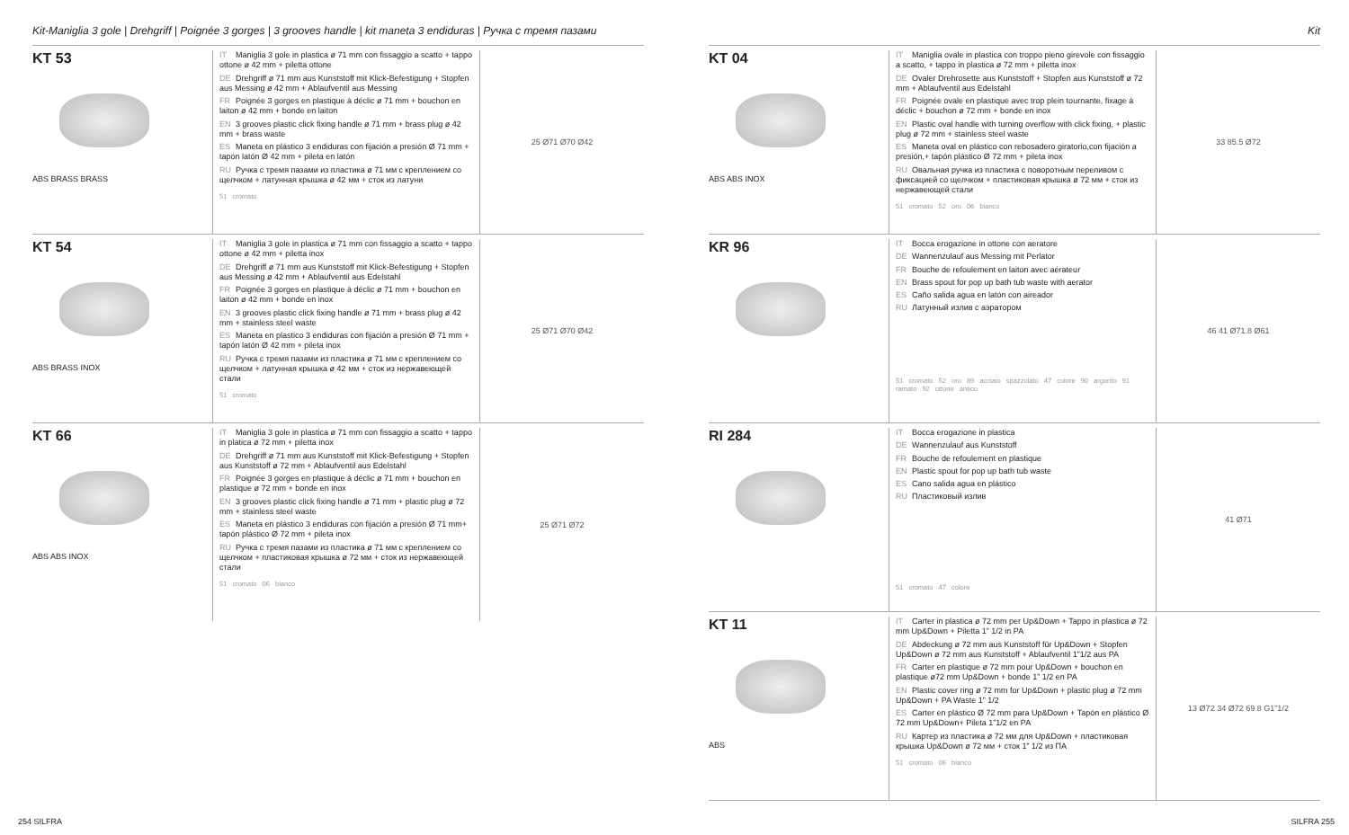Kit-Maniglia 3 gole | Drehgriff | Poignée 3 gorges | 3 grooves handle | kit maneta 3 endiduras | Ручка с тремя пазами
KT 53
ABS BRASS BRASS
IT Maniglia 3 gole in plastica ø 71 mm con fissaggio a scatto + tappo ottone ø 42 mm + piletta ottone
DE Drehgriff ø 71 mm aus Kunststoff mit Klick-Befestigung + Stopfen aus Messing ø 42 mm + Ablaufventil aus Messing
FR Poignée 3 gorges en plastique à déclic ø 71 mm + bouchon en laiton ø 42 mm + bonde en laiton
EN 3 grooves plastic click fixing handle ø 71 mm + brass plug ø 42 mm + brass waste
ES Maneta en plástico 3 endiduras con fijación a presión Ø 71 mm + tapón latón Ø 42 mm + pileta en latón
RU Ручка с тремя пазами из пластика ø 71 мм с креплением со щелчком + латунная крышка ø 42 мм + сток из латуни
51 cromato
25 Ø71 Ø70 Ø42
KT 54
ABS BRASS INOX
IT Maniglia 3 gole in plastica ø 71 mm con fissaggio a scatto + tappo ottone ø 42 mm + piletta inox
DE Drehgriff ø 71 mm aus Kunststoff mit Klick-Befestigung + Stopfen aus Messing ø 42 mm + Ablaufventil aus Edelstahl
FR Poignée 3 gorges en plastique à déclic ø 71 mm + bouchon en laiton ø 42 mm + bonde en inox
EN 3 grooves plastic click fixing handle ø 71 mm + brass plug ø 42 mm + stainless steel waste
ES Maneta en plastico 3 endiduras con fijación a presión Ø 71 mm + tapón latón Ø 42 mm + pileta inox
RU Ручка с тремя пазами из пластика ø 71 мм с креплением со щелчком + латунная крышка ø 42 мм + сток из нержавеющей стали
51 cromato
25 Ø71 Ø70 Ø42
KT 66
ABS ABS INOX
IT Maniglia 3 gole in plastica ø 71 mm con fissaggio a scatto + tappo in platica ø 72 mm + piletta inox
DE Drehgriff ø 71 mm aus Kunststoff mit Klick-Befestigung + Stopfen aus Kunststoff ø 72 mm + Ablaufventil aus Edelstahl
FR Poignée 3 gorges en plastique à déclic ø 71 mm + bouchon en plastique ø 72 mm + bonde en inox
EN 3 grooves plastic click fixing handle ø 71 mm + plastic plug ø 72 mm + stainless steel waste
ES Maneta en plástico 3 endiduras con fijación a presión Ø 71 mm+ tapón plástico Ø 72 mm + pileta inox
RU Ручка с тремя пазами из пластика ø 71 мм с креплением со щелчком + пластиковая крышка ø 72 мм + сток из нержавеющей стали
51 cromato 06 bianco
25 Ø71 Ø72
254 SILFRA
Kit
KT 04
ABS ABS INOX
IT Maniglia ovale in plastica con troppo pieno girevole con fissaggio a scatto, + tappo in plastica ø 72 mm + piletta inox
DE Ovaler Drehrosette aus Kunststoff + Stopfen aus Kunststoff ø 72 mm + Ablaufventil aus Edelstahl
FR Poignée ovale en plastique avec trop plein tournante, fixage à déclic + bouchon ø 72 mm + bonde en inox
EN Plastic oval handle with turning overflow with click fixing, + plastic plug ø 72 mm + stainless steel waste
ES Maneta oval en plástico con rebosadero giratorio,con fijación a presión,+ tapón plástico Ø 72 mm + pileta inox
RU Овальная ручка из пластика с поворотным переливом с фиксацией со щелчком + пластиковая крышка ø 72 мм + сток из нержавеющей стали
51 cromato 52 oro 06 bianco
33 85.5 Ø72
KR 96
IT Bocca erogazione in ottone con aeratore
DE Wannenzulauf aus Messing mit Perlator
FR Bouche de refoulement en laiton avec aérateur
EN Brass spout for pop up bath tub waste with aerator
ES Caño salida agua en latón con aireador
RU Латунный излив с аэратором
51 cromato 52 oro 89 acciaio spazzolato 47 colore 90 argento 91 ramato 92 ottone antico
46 41 Ø71.8 Ø61
RI 284
IT Bocca erogazione in plastica
DE Wannenzulauf aus Kunststoff
FR Bouche de refoulement en plastique
EN Plastic spout for pop up bath tub waste
ES Cano salida agua en plástico
RU Пластиковый излив
51 cromato 47 colore
41 Ø71
KT 11
ABS
IT Carter in plastica ø 72 mm per Up&Down + Tappo in plastica ø 72 mm Up&Down + Piletta 1” 1/2 in PA
DE Abdeckung ø 72 mm aus Kunststoff für Up&Down + Stopfen Up&Down ø 72 mm aus Kunststoff + Ablaufventil 1”1/2 aus PA
FR Carter en plastique ø 72 mm pour Up&Down + bouchon en plastique ø72 mm Up&Down + bonde 1” 1/2 en PA
EN Plastic cover ring ø 72 mm for Up&Down + plastic plug ø 72 mm Up&Down + PA Waste 1” 1/2
ES Carter en plástico Ø 72 mm para Up&Down + Tapón en plástico Ø 72 mm Up&Down+ Pileta 1”1/2 en PA
RU Картер из пластика ø 72 мм для Up&Down + пластиковая крышка Up&Down ø 72 мм + сток 1” 1/2 из ПА
51 cromato 06 bianco
13 Ø72 34 Ø72 69 8 G1"1/2
SILFRA 255